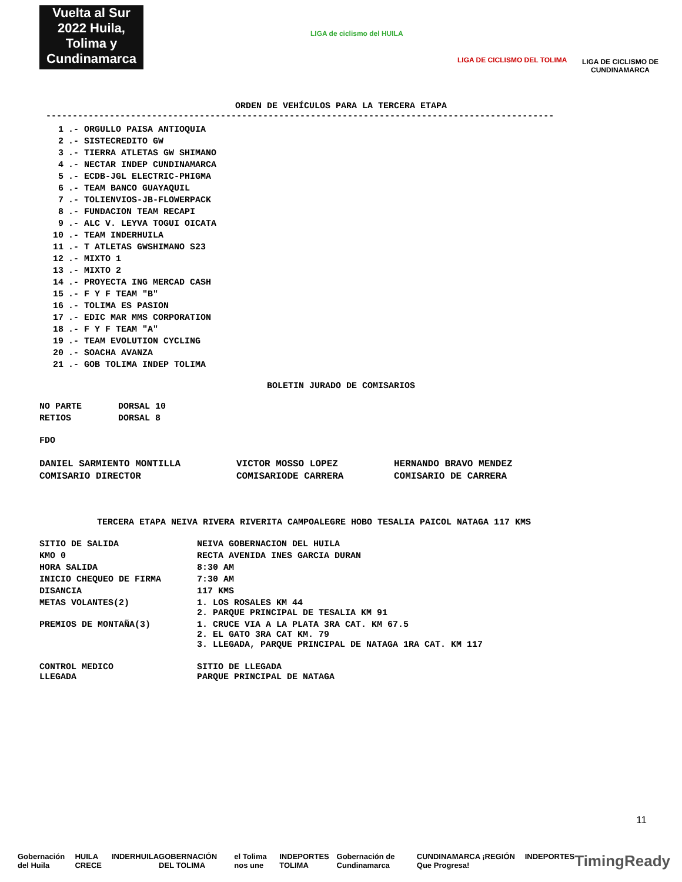Vuelta al Sur 2022 Huila, Tolima y Cundinamarca
LIGA de ciclismo del HUILA
LIGA DE CICLISMO DEL TOLIMA
LIGA DE CICLISMO DE CUNDINAMARCA
ORDEN DE VEHÍCULOS PARA LA TERCERA ETAPA
------------------------------------------------------------------------------------------------
| 1 | .- ORGULLO PAISA ANTIOQUIA |
| 2 | .- SISTECREDITO GW |
| 3 | .- TIERRA ATLETAS GW SHIMANO |
| 4 | .- NECTAR INDEP CUNDINAMARCA |
| 5 | .- ECDB-JGL ELECTRIC-PHIGMA |
| 6 | .- TEAM BANCO GUAYAQUIL |
| 7 | .- TOLIENVIOS-JB-FLOWERPACK |
| 8 | .- FUNDACION TEAM RECAPI |
| 9 | .- ALC V. LEYVA TOGUI OICATA |
| 10 | .- TEAM INDERHUILA |
| 11 | .- T ATLETAS GWSHIMANO S23 |
| 12 | .- MIXTO 1 |
| 13 | .- MIXTO 2 |
| 14 | .- PROYECTA ING MERCAD CASH |
| 15 | .- F Y F TEAM "B" |
| 16 | .- TOLIMA ES PASION |
| 17 | .- EDIC MAR MMS CORPORATION |
| 18 | .- F Y F TEAM "A" |
| 19 | .- TEAM EVOLUTION CYCLING |
| 20 | .- SOACHA AVANZA |
| 21 | .- GOB TOLIMA INDEP TOLIMA |
BOLETIN JURADO DE COMISARIOS
| NO PARTE | DORSAL 10 |
| RETIOS | DORSAL 8 |
FDO
| DANIEL SARMIENTO MONTILLA | VICTOR MOSSO LOPEZ | HERNANDO BRAVO MENDEZ |
| COMISARIO DIRECTOR | COMISARIODE CARRERA | COMISARIO DE CARRERA |
TERCERA ETAPA NEIVA RIVERA RIVERITA CAMPOALEGRE HOBO TESALIA PAICOL NATAGA 117 KMS
| SITIO DE SALIDA | NEIVA GOBERNACION DEL HUILA |
| KMO 0 | RECTA AVENIDA INES GARCIA DURAN |
| HORA SALIDA | 8:30 AM |
| INICIO CHEQUEO DE FIRMA | 7:30 AM |
| DISANCIA | 117 KMS |
| METAS VOLANTES(2) | 1. LOS ROSALES KM 44 2. PARQUE PRINCIPAL DE TESALIA KM 91 |
| PREMIOS DE MONTAÑA(3) | 1. CRUCE VIA A LA PLATA 3RA CAT. KM 67.5 2. EL GATO 3RA CAT KM. 79 3. LLEGADA, PARQUE PRINCIPAL DE NATAGA 1RA CAT. KM 117 |
| CONTROL MEDICO LLEGADA | SITIO DE LLEGADA PARQUE PRINCIPAL DE NATAGA |
11
Gobernación del Huila HUILA CRECE INDERHUILA GOBERNACIÓN DEL TOLIMA el Tolima nos une INDEPORTES TOLIMA Gobernación de Cundinamarca CUNDINAMARCA ¡REGIÓN Que Progresa! INDEPORTES TimingReady